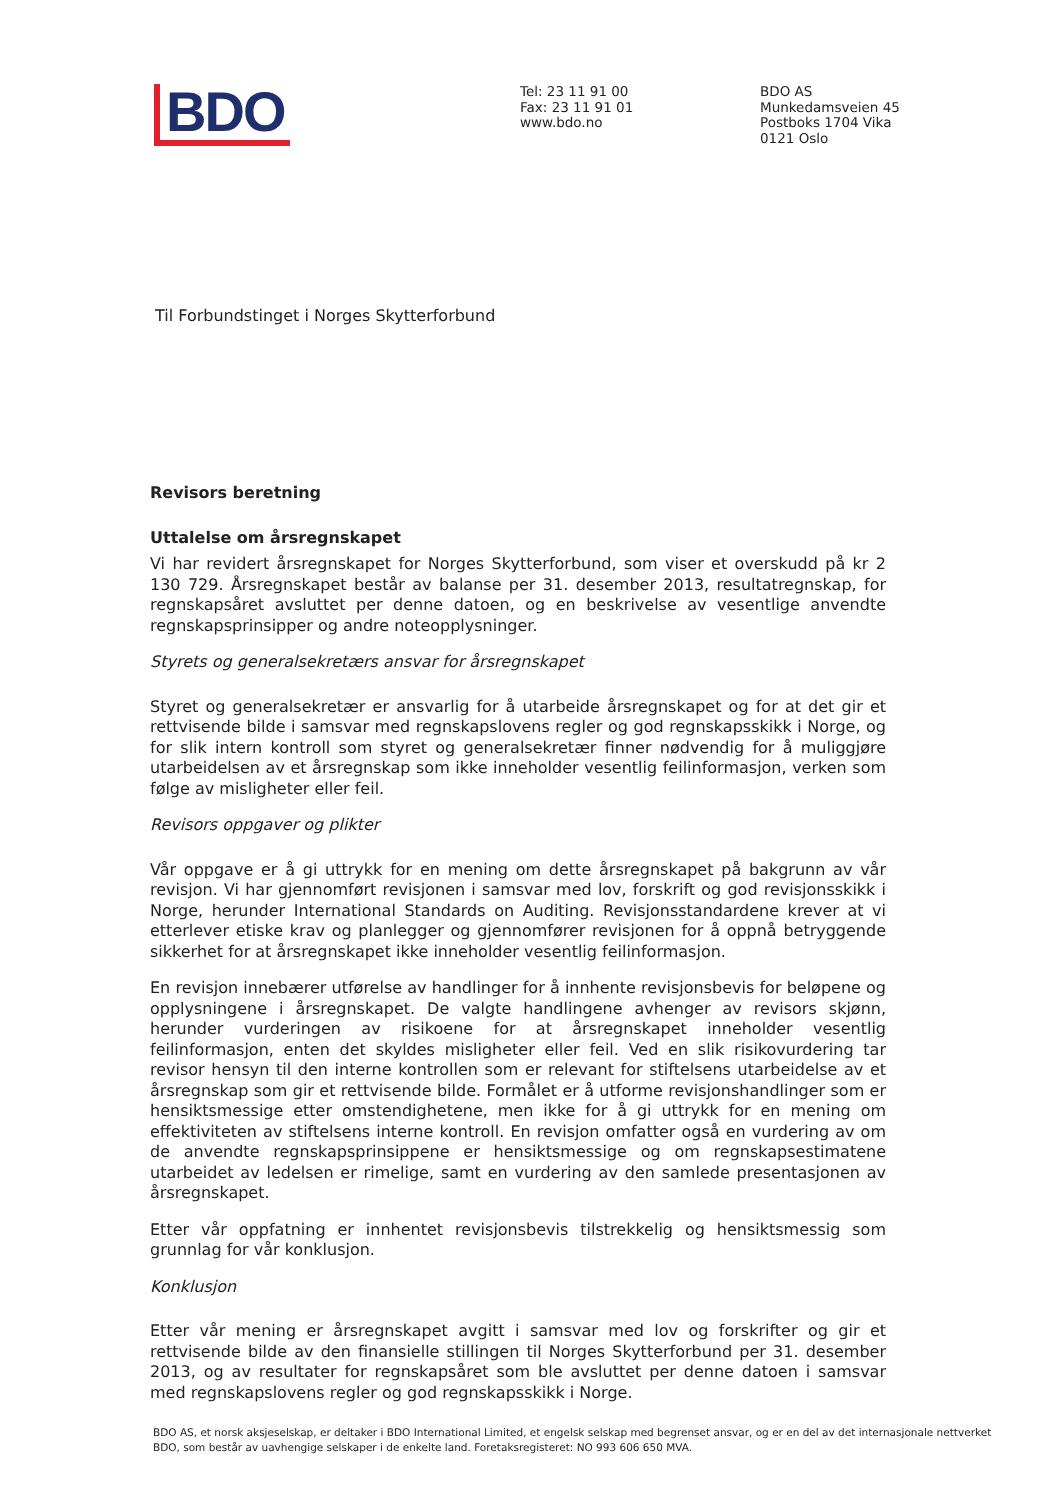BDO
Tel: 23 11 91 00
Fax: 23 11 91 01
www.bdo.no
BDO AS
Munkedamsveien 45
Postboks 1704 Vika
0121 Oslo
Til Forbundstinget i Norges Skytterforbund
Revisors beretning
Uttalelse om årsregnskapet
Vi har revidert årsregnskapet for Norges Skytterforbund, som viser et overskudd på kr 2 130 729. Årsregnskapet består av balanse per 31. desember 2013, resultatregnskap, for regnskapsåret avsluttet per denne datoen, og en beskrivelse av vesentlige anvendte regnskapsprinsipper og andre noteopplysninger.
Styrets og generalsekretærs ansvar for årsregnskapet
Styret og generalsekretær er ansvarlig for å utarbeide årsregnskapet og for at det gir et rettvisende bilde i samsvar med regnskapslovens regler og god regnskapsskikk i Norge, og for slik intern kontroll som styret og generalsekretær finner nødvendig for å muliggjøre utarbeidelsen av et årsregnskap som ikke inneholder vesentlig feilinformasjon, verken som følge av misligheter eller feil.
Revisors oppgaver og plikter
Vår oppgave er å gi uttrykk for en mening om dette årsregnskapet på bakgrunn av vår revisjon. Vi har gjennomført revisjonen i samsvar med lov, forskrift og god revisjonsskikk i Norge, herunder International Standards on Auditing. Revisjonsstandardene krever at vi etterlever etiske krav og planlegger og gjennomfører revisjonen for å oppnå betryggende sikkerhet for at årsregnskapet ikke inneholder vesentlig feilinformasjon.
En revisjon innebærer utførelse av handlinger for å innhente revisjonsbevis for beløpene og opplysningene i årsregnskapet. De valgte handlingene avhenger av revisors skjønn, herunder vurderingen av risikoene for at årsregnskapet inneholder vesentlig feilinformasjon, enten det skyldes misligheter eller feil. Ved en slik risikovurdering tar revisor hensyn til den interne kontrollen som er relevant for stiftelsens utarbeidelse av et årsregnskap som gir et rettvisende bilde. Formålet er å utforme revisjonshandlinger som er hensiktsmessige etter omstendighetene, men ikke for å gi uttrykk for en mening om effektiviteten av stiftelsens interne kontroll. En revisjon omfatter også en vurdering av om de anvendte regnskapsprinsippene er hensiktsmessige og om regnskapsestimatene utarbeidet av ledelsen er rimelige, samt en vurdering av den samlede presentasjonen av årsregnskapet.
Etter vår oppfatning er innhentet revisjonsbevis tilstrekkelig og hensiktsmessig som grunnlag for vår konklusjon.
Konklusjon
Etter vår mening er årsregnskapet avgitt i samsvar med lov og forskrifter og gir et rettvisende bilde av den finansielle stillingen til Norges Skytterforbund per 31. desember 2013, og av resultater for regnskapsåret som ble avsluttet per denne datoen i samsvar med regnskapslovens regler og god regnskapsskikk i Norge.
BDO AS, et norsk aksjeselskap, er deltaker i BDO International Limited, et engelsk selskap med begrenset ansvar, og er en del av det internasjonale nettverket BDO, som består av uavhengige selskaper i de enkelte land. Foretaksregisteret: NO 993 606 650 MVA.